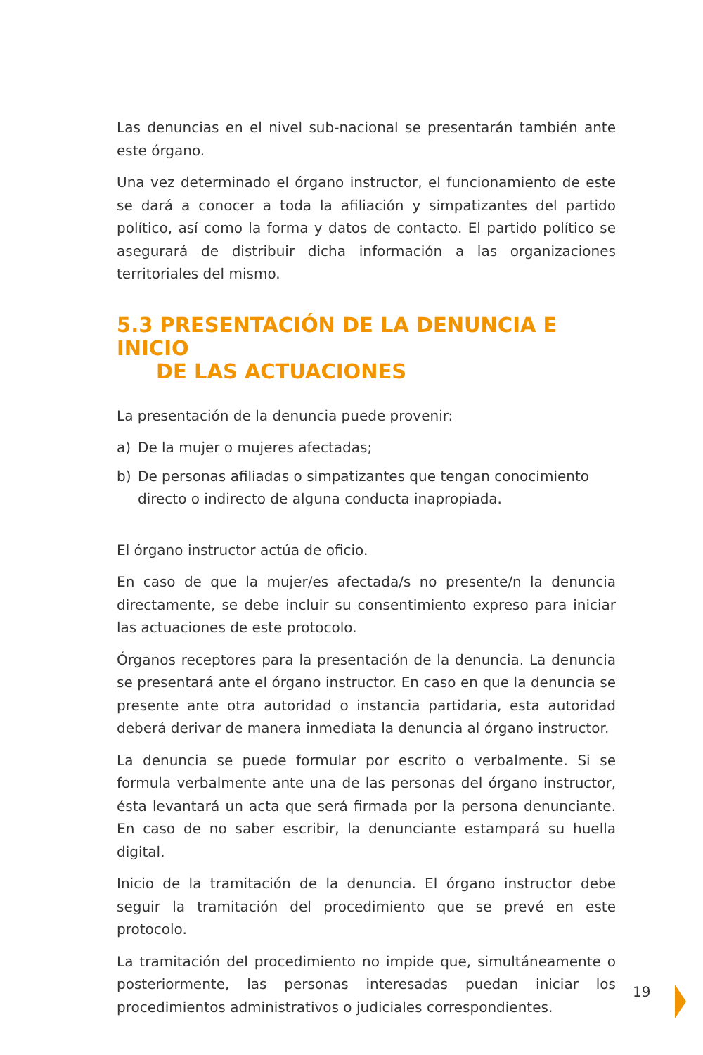Las denuncias en el nivel sub-nacional se presentarán también ante este órgano.
Una vez determinado el órgano instructor, el funcionamiento de este se dará a conocer a toda la afiliación y simpatizantes del partido político, así como la forma y datos de contacto. El partido político se asegurará de distribuir dicha información a las organizaciones territoriales del mismo.
5.3 PRESENTACIÓN DE LA DENUNCIA E INICIO
DE LAS ACTUACIONES
La presentación de la denuncia puede provenir:
a) De la mujer o mujeres afectadas;
b) De personas afiliadas o simpatizantes que tengan conocimiento directo o indirecto de alguna conducta inapropiada.
El órgano instructor actúa de oficio.
En caso de que la mujer/es afectada/s no presente/n la denuncia directamente, se debe incluir su consentimiento expreso para iniciar las actuaciones de este protocolo.
Órganos receptores para la presentación de la denuncia. La denuncia se presentará ante el órgano instructor. En caso en que la denuncia se presente ante otra autoridad o instancia partidaria, esta autoridad deberá derivar de manera inmediata la denuncia al órgano instructor.
La denuncia se puede formular por escrito o verbalmente. Si se formula verbalmente ante una de las personas del órgano instructor, ésta levantará un acta que será firmada por la persona denunciante. En caso de no saber escribir, la denunciante estampará su huella digital.
Inicio de la tramitación de la denuncia. El órgano instructor debe seguir la tramitación del procedimiento que se prevé en este protocolo.
La tramitación del procedimiento no impide que, simultáneamente o posteriormente, las personas interesadas puedan iniciar los procedimientos administrativos o judiciales correspondientes.
19